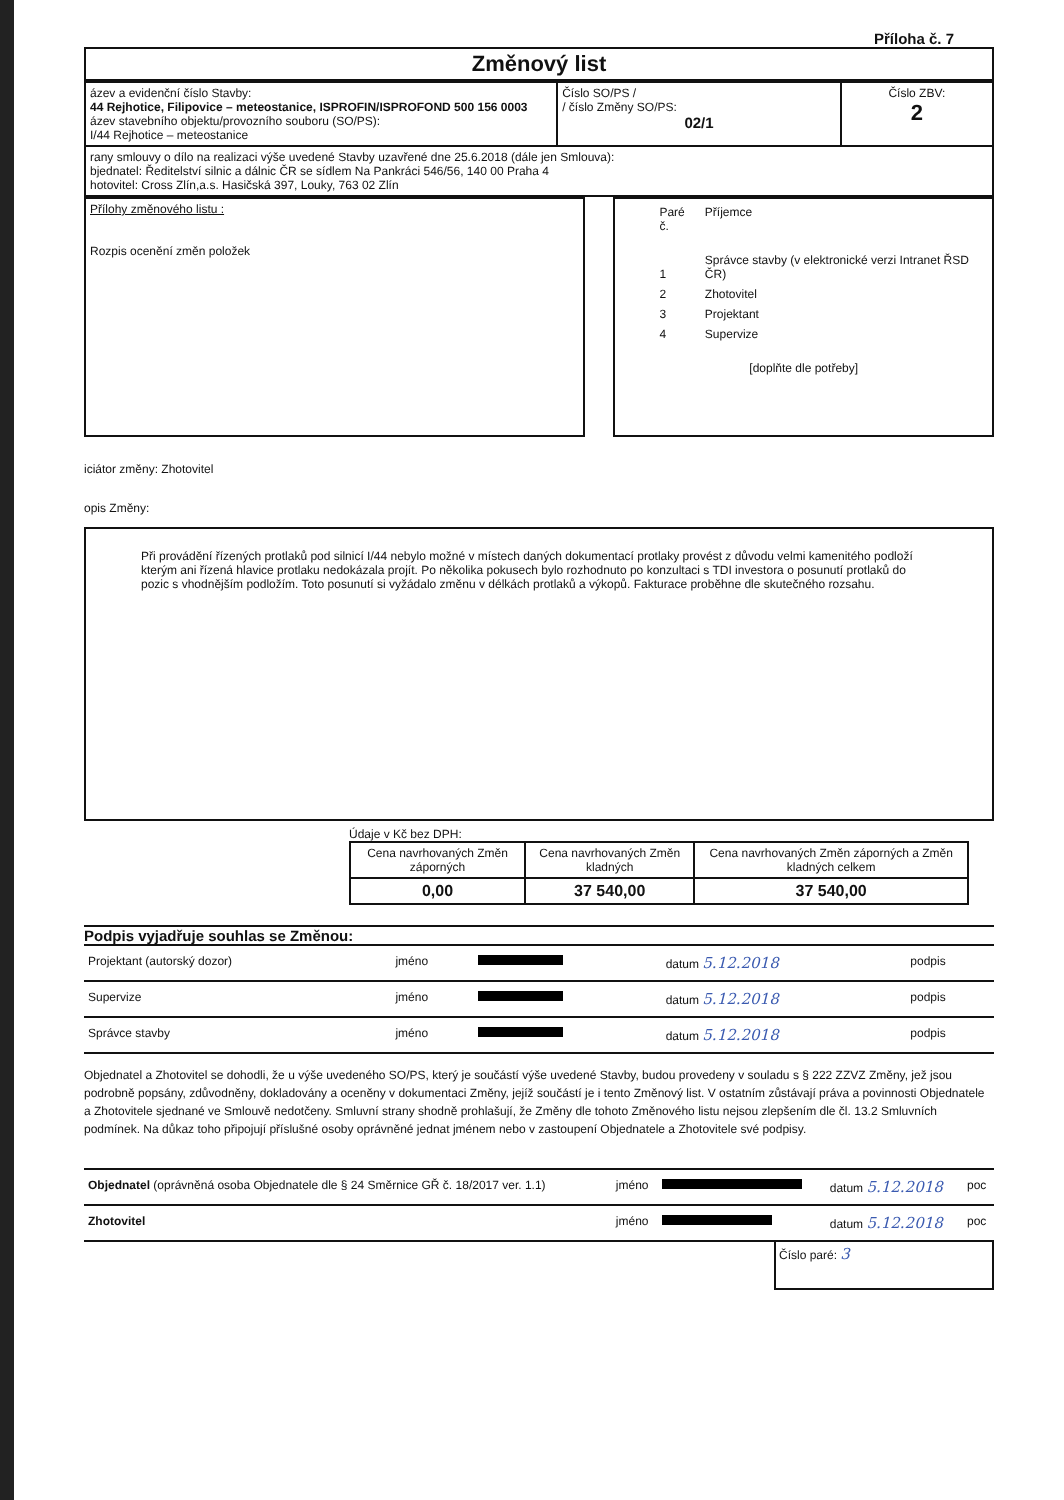Příloha č. 7
Změnový list
| ázev a evidenční číslo Stavby: 44 Rejhotice, Filipovice – meteostanice, ISPROFIN/ISPROFOND 500 156 0003 ázev stavebního objektu/provozního souboru (SO/PS): I/44 Rejhotice – meteostanice | Číslo SO/PS / / číslo Změny SO/PS: 02/1 | Číslo ZBV: 2 |
| rany smlouvy o dílo na realizaci výše uvedené Stavby uzavřené dne 25.6.2018 (dále jen Smlouva): bjednatel: Ředitelství silnic a dálnic ČR se sídlem Na Pankráci 546/56, 140 00 Praha 4 hotovitel: Cross Zlín,a.s. Hasičská 397, Louky, 763 02 Zlín | | |
| Přílohy změnového listu : Rozpis ocenění změn položek | | / Paré č. / Příjemce / / 1 / Správce stavby (v elektronické verzi Intranet ŘSD ČR) / / 2 / Zhotovitel / / 3 / Projektant / / 4 / Supervize / / [doplňte dle potřeby] / / |
iciátor změny: Zhotovitel
opis Změny:
Při provádění řízených protlaků pod silnicí I/44 nebylo možné v místech daných dokumentací protlaky provést z důvodu velmi kamenitého podloží kterým ani řízená hlavice protlaku nedokázala projít. Po několika pokusech bylo rozhodnuto po konzultaci s TDI investora o posunutí protlaků do pozic s vhodnějším podložím. Toto posunutí si vyžádalo změnu v délkách protlaků a výkopů. Fakturace proběhne dle skutečného rozsahu.
Údaje v Kč bez DPH:
| Cena navrhovaných Změn záporných | Cena navrhovaných Změn kladných | Cena navrhovaných Změn záporných a Změn kladných celkem |
| 0,00 | 37 540,00 | 37 540,00 |
Podpis vyjadřuje souhlas se Změnou:
| Projektant (autorský dozor) | jméno | | datum 5.12.2018 | podpis |
| Supervize | jméno | | datum 5.12.2018 | podpis |
| Správce stavby | jméno | | datum 5.12.2018 | podpis |
Objednatel a Zhotovitel se dohodli, že u výše uvedeného SO/PS, který je součástí výše uvedené Stavby, budou provedeny v souladu s § 222 ZZVZ Změny, jež jsou podrobně popsány, zdůvodněny, dokladovány a oceněny v dokumentaci Změny, jejíž součástí je i tento Změnový list. V ostatním zůstávají práva a povinnosti Objednatele a Zhotovitele sjednané ve Smlouvě nedotčeny. Smluvní strany shodně prohlašují, že Změny dle tohoto Změnového listu nejsou zlepšením dle čl. 13.2 Smluvních podmínek. Na důkaz toho připojují příslušné osoby oprávněné jednat jménem nebo v zastoupení Objednatele a Zhotovitele své podpisy.
| Objednatel (oprávněná osoba Objednatele dle § 24 Směrnice GŘ č. 18/2017 ver. 1.1) | jméno | | datum 5.12.2018 | poc |
| Zhotovitel | jméno | | datum 5.12.2018 | poc |
Číslo paré: 3